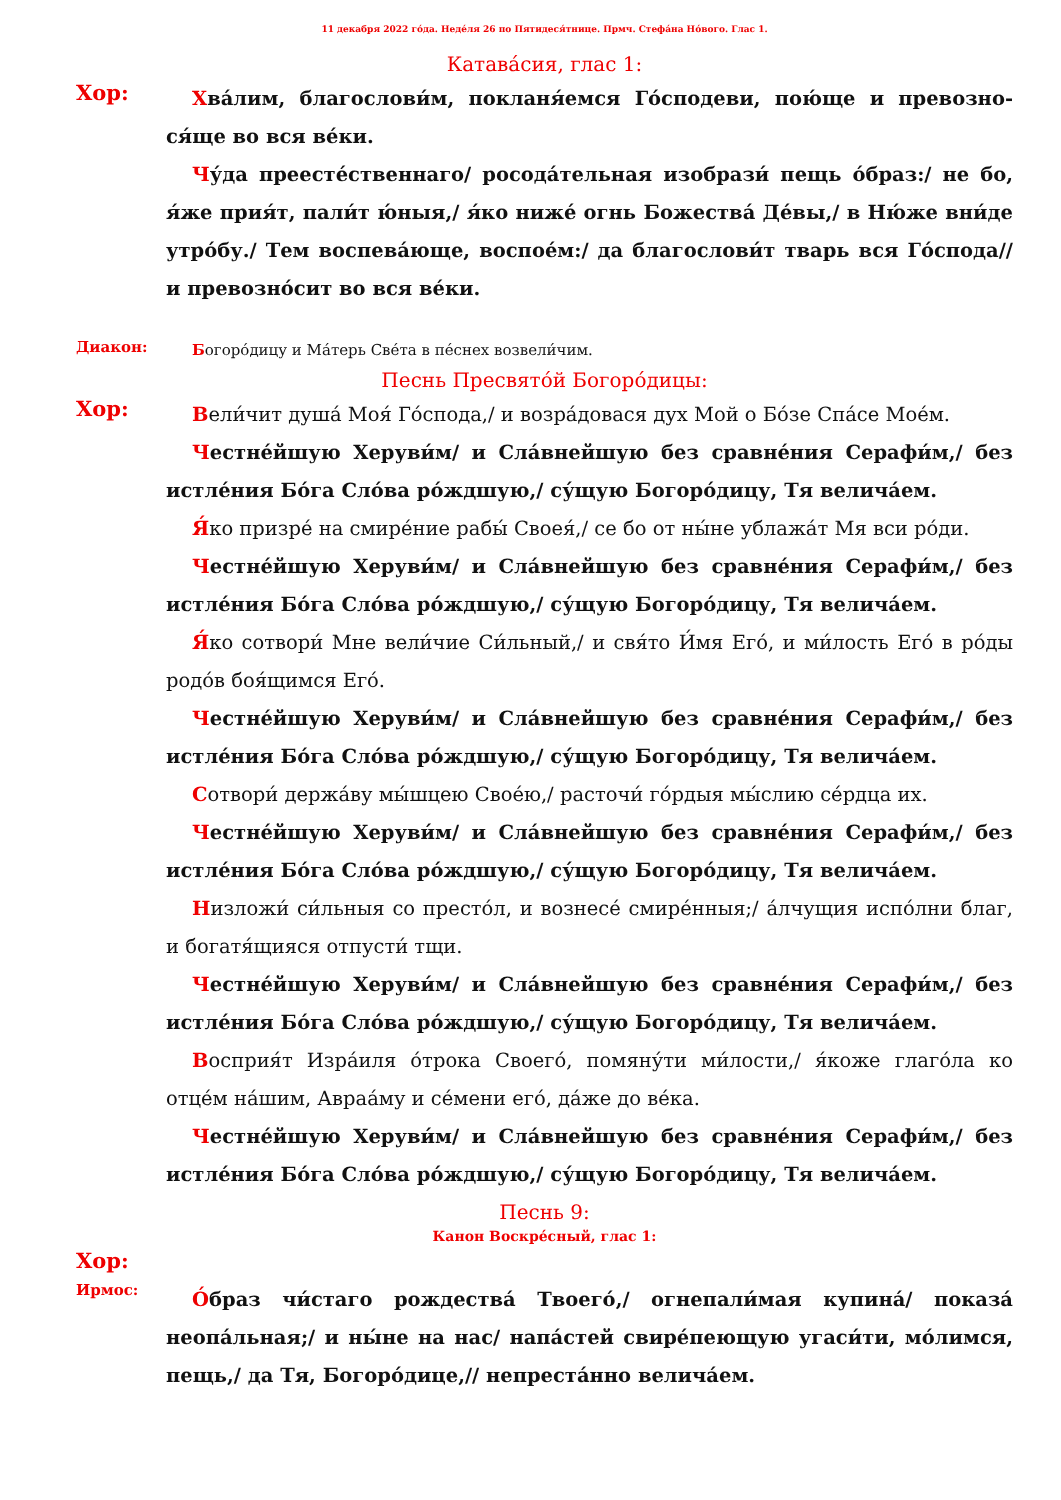11 декабря 2022 го́да. Неде́ля 26 по Пятидеся́тнице. Прмч. Стефа́на Но́вого. Глас 1.
Катава́сия, глас 1:
Хор:
Хва́лим, благослови́м, покланя́емся Го́сподеви, пою́ще и превозно­ся́ще во вся ве́ки.
Чу́да преесте́ственнаго/ росода́тельная изобрази́ пещь о́браз:/ не бо, я́же прия́т, пали́т ю́ныя,/ я́ко ниже́ огнь Божества́ Де́вы,/ в Ню́же вни́де утро́бу./ Тем воспева́юще, воспое́м:/ да благослови́т тварь вся Го́спода// и превозно́сит во вся ве́ки.
Диакон:
Богоро́дицу и Ма́терь Све́та в пе́снех возвели́чим.
Песнь Пресвято́й Богоро́дицы:
Хор:
Вели́чит душа́ Моя́ Го́спода,/ и возра́довася дух Мой о Бо́зе Спа́се Мое́м.
Честне́йшую Херуви́м/ и Сла́внейшую без сравне́ния Серафи́м,/ без истле́ния Бо́га Сло́ва ро́ждшую,/ су́щую Богоро́дицу, Тя велича́ем.
Я́ко призре́ на смире́ние рабы́ Своея́,/ се бо от ны́не ублажа́т Мя вси ро́ди.
Честне́йшую Херуви́м/ и Сла́внейшую без сравне́ния Серафи́м,/ без истле́ния Бо́га Сло́ва ро́ждшую,/ су́щую Богоро́дицу, Тя велича́ем.
Я́ко сотвори́ Мне вели́чие Си́льный,/ и свя́то И́мя Его́, и ми́лость Его́ в ро́ды родо́в боя́щимся Его́.
Честне́йшую Херуви́м/ и Сла́внейшую без сравне́ния Серафи́м,/ без истле́ния Бо́га Сло́ва ро́ждшую,/ су́щую Богоро́дицу, Тя велича́ем.
Сотвори́ держа́ву мы́шцею Свое́ю,/ расточи́ го́рдыя мы́слию се́рдца их.
Честне́йшую Херуви́м/ и Сла́внейшую без сравне́ния Серафи́м,/ без истле́ния Бо́га Сло́ва ро́ждшую,/ су́щую Богоро́дицу, Тя велича́ем.
Низложи́ си́льныя со престо́л, и вознесе́ смире́нныя;/ а́лчущия испо́лни благ, и богатя́щияся отпусти́ тщи.
Честне́йшую Херуви́м/ и Сла́внейшую без сравне́ния Серафи́м,/ без истле́ния Бо́га Сло́ва ро́ждшую,/ су́щую Богоро́дицу, Тя велича́ем.
Восприя́т Изра́иля о́трока Своего́, помяну́ти ми́лости,/ я́коже глаго́ла ко отце́м на́шим, Авраа́му и се́мени его́, да́же до ве́ка.
Честне́йшую Херуви́м/ и Сла́внейшую без сравне́ния Серафи́м,/ без истле́ния Бо́га Сло́ва ро́ждшую,/ су́щую Богоро́дицу, Тя велича́ем.
Песнь 9:
Канон Воскре́сный, глас 1:
Хор:
Ирмос:
О́браз чи́стаго рождества́ Твоего́,/ огнепали́мая купина́/ показа́ неопа́льная;/ и ны́не на нас/ напа́стей свире́пеющую угаси́ти, мо́лимся, пещь,/ да Тя, Богоро́дице,// непреста́нно велича́ем.